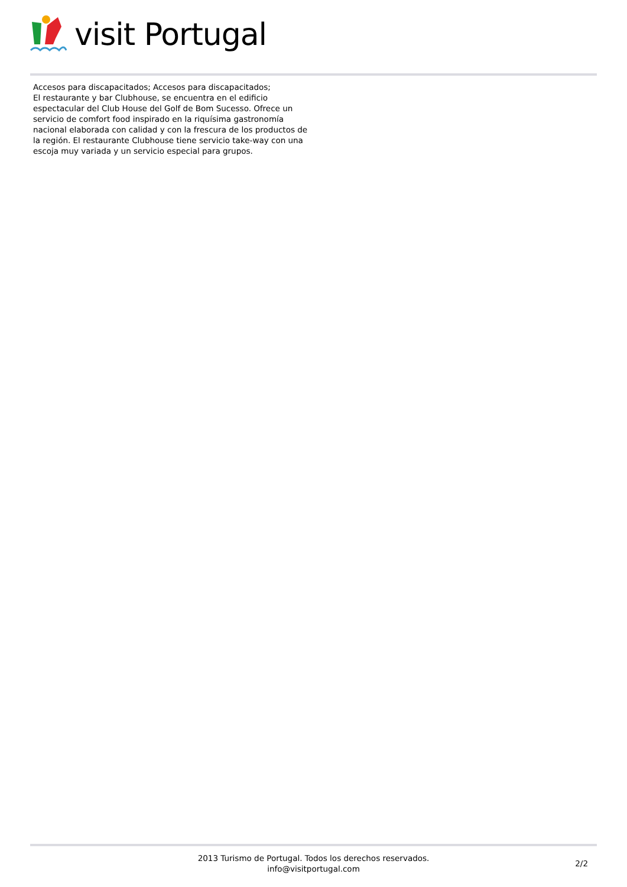visit Portugal
Accesos para discapacitados; Accesos para discapacitados;
El restaurante y bar Clubhouse, se encuentra en el edificio espectacular del Club House del Golf de Bom Sucesso. Ofrece un servicio de comfort food inspirado en la riquísima gastronomía nacional elaborada con calidad y con la frescura de los productos de la región. El restaurante Clubhouse tiene servicio take-way con una escoja muy variada y un servicio especial para grupos.
2013 Turismo de Portugal. Todos los derechos reservados.
info@visitportugal.com
2/2